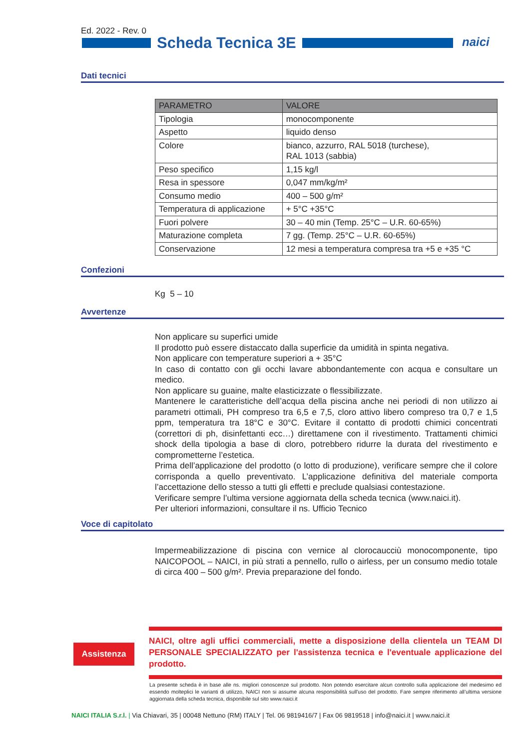Ed. 2022 - Rev. 0
Scheda Tecnica 3E naici
Dati tecnici
| PARAMETRO | VALORE |
| --- | --- |
| Tipologia | monocomponente |
| Aspetto | liquido denso |
| Colore | bianco, azzurro, RAL 5018 (turchese), RAL 1013 (sabbia) |
| Peso specifico | 1,15 kg/l |
| Resa in spessore | 0,047 mm/kg/m² |
| Consumo medio | 400 – 500 g/m² |
| Temperatura di applicazione | + 5°C +35°C |
| Fuori polvere | 30 – 40 min (Temp. 25°C – U.R. 60-65%) |
| Maturazione completa | 7 gg. (Temp. 25°C – U.R. 60-65%) |
| Conservazione | 12 mesi a temperatura compresa tra +5 e +35 °C |
Confezioni
Kg 5 – 10
Avvertenze
Non applicare su superfici umide
Il prodotto può essere distaccato dalla superficie da umidità in spinta negativa.
Non applicare con temperature superiori a + 35°C
In caso di contatto con gli occhi lavare abbondantemente con acqua e consultare un medico.
Non applicare su guaine, malte elasticizzate o flessibilizzate.
Mantenere le caratteristiche dell’acqua della piscina anche nei periodi di non utilizzo ai parametri ottimali, PH compreso tra 6,5 e 7,5, cloro attivo libero compreso tra 0,7 e 1,5 ppm, temperatura tra 18°C e 30°C. Evitare il contatto di prodotti chimici concentrati (correttori di ph, disinfettanti ecc…) direttamene con il rivestimento. Trattamenti chimici shock della tipologia a base di cloro, potrebbero ridurre la durata del rivestimento e comprometterne l’estetica.
Prima dell’applicazione del prodotto (o lotto di produzione), verificare sempre che il colore corrisponda a quello preventivato. L’applicazione definitiva del materiale comporta l’accettazione dello stesso a tutti gli effetti e preclude qualsiasi contestazione.
Verificare sempre l’ultima versione aggiornata della scheda tecnica (www.naici.it).
Per ulteriori informazioni, consultare il ns. Ufficio Tecnico
Voce di capitolato
Impermeabilizzazione di piscina con vernice al clorocaucciù monocomponente, tipo NAICOPOOL – NAICI, in più strati a pennello, rullo o airless, per un consumo medio totale di circa 400 – 500 g/m². Previa preparazione del fondo.
Assistenza
NAICI, oltre agli uffici commerciali, mette a disposizione della clientela un TEAM DI PERSONALE SPECIALIZZATO per l'assistenza tecnica e l'eventuale applicazione del prodotto.
La presente scheda è in base alle ns. migliori conoscenze sul prodotto. Non potendo esercitare alcun controllo sulla applicazione del medesimo ed essendo molteplici le varianti di utilizzo, NAICI non si assume alcuna responsibilità sull'uso del prodotto. Fare sempre riferimento all’ultima versione aggiornata della scheda tecnica, disponibile sul sito www.naici.it
NAICI ITALIA S.r.l. | Via Chiavari, 35 | 00048 Nettuno (RM) ITALY | Tel. 06 9819416/7 | Fax 06 9819518 | info@naici.it | www.naici.it